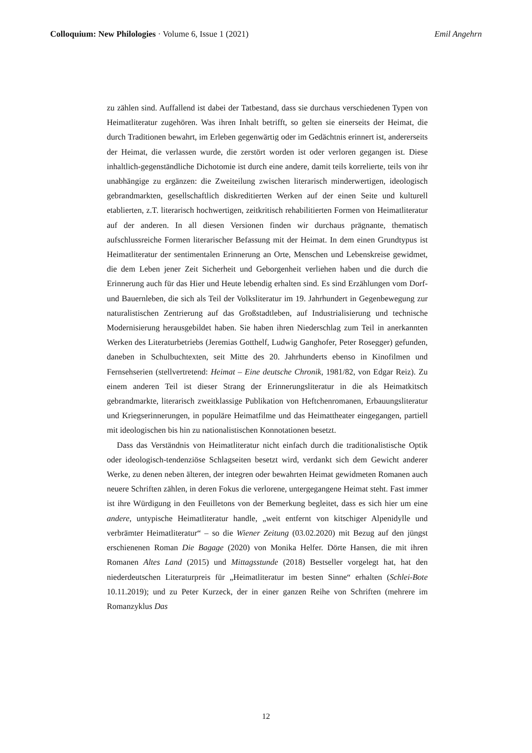Colloquium: New Philologies · Volume 6, Issue 1 (2021) Emil Angehrn
zu zählen sind. Auffallend ist dabei der Tatbestand, dass sie durchaus verschiedenen Typen von Heimatliteratur zugehören. Was ihren Inhalt betrifft, so gelten sie einerseits der Heimat, die durch Traditionen bewahrt, im Erleben gegenwärtig oder im Gedächtnis erinnert ist, andererseits der Heimat, die verlassen wurde, die zerstört worden ist oder verloren gegangen ist. Diese inhaltlich-gegenständliche Dichotomie ist durch eine andere, damit teils korrelierte, teils von ihr unabhängige zu ergänzen: die Zweiteilung zwischen literarisch minderwertigen, ideologisch gebrandmarkten, gesellschaftlich diskreditierten Werken auf der einen Seite und kulturell etablierten, z.T. literarisch hochwertigen, zeitkritisch rehabilitierten Formen von Heimatliteratur auf der anderen. In all diesen Versionen finden wir durchaus prägnante, thematisch aufschlussreiche Formen literarischer Befassung mit der Heimat. In dem einen Grundtypus ist Heimatliteratur der sentimentalen Erinnerung an Orte, Menschen und Lebenskreise gewidmet, die dem Leben jener Zeit Sicherheit und Geborgenheit verliehen haben und die durch die Erinnerung auch für das Hier und Heute lebendig erhalten sind. Es sind Erzählungen vom Dorf- und Bauernleben, die sich als Teil der Volksliteratur im 19. Jahrhundert in Gegenbewegung zur naturalistischen Zentrierung auf das Großstadtleben, auf Industrialisierung und technische Modernisierung herausgebildet haben. Sie haben ihren Niederschlag zum Teil in anerkannten Werken des Literaturbetriebs (Jeremias Gotthelf, Ludwig Ganghofer, Peter Rosegger) gefunden, daneben in Schulbuchtexten, seit Mitte des 20. Jahrhunderts ebenso in Kinofilmen und Fernsehserien (stellvertretend: Heimat – Eine deutsche Chronik, 1981/82, von Edgar Reiz). Zu einem anderen Teil ist dieser Strang der Erinnerungsliteratur in die als Heimatkitsch gebrandmarkte, literarisch zweitklassige Publikation von Heftchenromanen, Erbauungsliteratur und Kriegserinnerungen, in populäre Heimatfilme und das Heimattheater eingegangen, partiell mit ideologischen bis hin zu nationalistischen Konnotationen besetzt.
Dass das Verständnis von Heimatliteratur nicht einfach durch die traditionalistische Optik oder ideologisch-tendenziöse Schlagseiten besetzt wird, verdankt sich dem Gewicht anderer Werke, zu denen neben älteren, der integren oder bewahrten Heimat gewidmeten Romanen auch neuere Schriften zählen, in deren Fokus die verlorene, untergegangene Heimat steht. Fast immer ist ihre Würdigung in den Feuilletons von der Bemerkung begleitet, dass es sich hier um eine andere, untypische Heimatliteratur handle, „weit entfernt von kitschiger Alpenidylle und verbrämter Heimatliteratur“ – so die Wiener Zeitung (03.02.2020) mit Bezug auf den jüngst erschienenen Roman Die Bagage (2020) von Monika Helfer. Dörte Hansen, die mit ihren Romanen Altes Land (2015) und Mittagsstunde (2018) Bestseller vorgelegt hat, hat den niederdeutschen Literaturpreis für „Heimatliteratur im besten Sinne“ erhalten (Schlei-Bote 10.11.2019); und zu Peter Kurzeck, der in einer ganzen Reihe von Schriften (mehrere im Romanzyklus Das
12